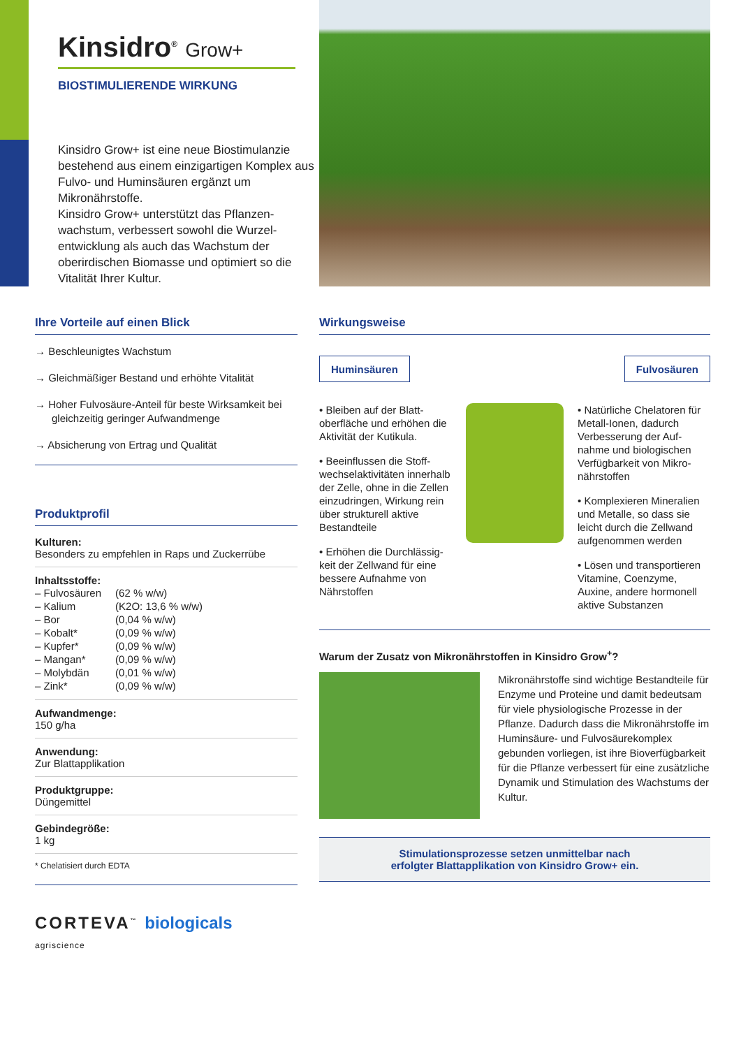Kinsidro<sup>®</sup> Grow+
BIOSTIMULIERENDE WIRKUNG
Kinsidro Grow+ ist eine neue Biostimu­lanzie bestehend aus einem einzigartigen Komplex aus Fulvo- und Huminsäuren ergänzt um Mikronährstoffe.
Kinsidro Grow+ unterstützt das Pflanzen­wachstum, verbessert sowohl die Wurzel­entwicklung als auch das Wachstum der oberirdischen Biomasse und optimiert so die Vitalität Ihrer Kultur.
Ihre Vorteile auf einen Blick
→ Beschleunigtes Wachstum
→ Gleichmäßiger Bestand und erhöhte Vitalität
→ Hoher Fulvosäure-Anteil für beste Wirksamkeit bei gleichzeitig geringer Aufwandmenge
→ Absicherung von Ertrag und Qualität
Produktprofil
Kulturen:
Besonders zu empfehlen in Raps und Zuckerrübe
Inhaltsstoffe:
| – Fulvosäuren | (62 % w/w) |
| – Kalium | (K2O: 13,6 % w/w) |
| – Bor | (0,04 % w/w) |
| – Kobalt* | (0,09 % w/w) |
| – Kupfer* | (0,09 % w/w) |
| – Mangan* | (0,09 % w/w) |
| – Molybdän | (0,01 % w/w) |
| – Zink* | (0,09 % w/w) |
Aufwandmenge:
150 g/ha
Anwendung:
Zur Blattapplikation
Produktgruppe:
Düngemittel
Gebindegröße:
1 kg
* Chelatisiert durch EDTA
Wirkungsweise
Huminsäuren Fulvosäuren
• Bleiben auf der Blatt­oberfläche und erhöhen die Aktivität der Kutikula.
• Beeinflussen die Stoff­wechselaktivitäten inner­halb der Zelle, ohne in die Zellen einzudringen, Wir­kung rein über strukturell aktive Bestandteile
• Erhöhen die Durchlässig­keit der Zellwand für eine bessere Aufnahme von Nährstoffen
• Natürliche Chelatoren für Metall-Ionen, dadurch Verbesserung der Auf­nahme und biologischen Verfügbarkeit von Mikro­nährstoffen
• Komplexieren Mineralien und Metalle, so dass sie leicht durch die Zellwand aufgenommen werden
• Lösen und transportieren Vitamine, Coenzyme, Auxine, andere hormonell aktive Substanzen
Warum der Zusatz von Mikronährstoffen in Kinsidro Grow<sup>+</sup>?
Mikronährstoffe sind wichtige Bestand­teile für Enzyme und Proteine und damit bedeutsam für viele physiologische Prozesse in der Pflanze. Dadurch dass die Mikronährstoffe im Huminsäure- und Fulvosäurekomplex gebunden vor­liegen, ist ihre Bioverfügbarkeit für die Pflanze verbessert für eine zusätzliche Dynamik und Stimulation des Wachs­tums der Kultur.
Stimulationsprozesse setzen unmittelbar nach
erfolgter Blattapplikation von Kinsidro Grow+ ein.
CORTEVA<sup>™</sup> biologicals
agriscience